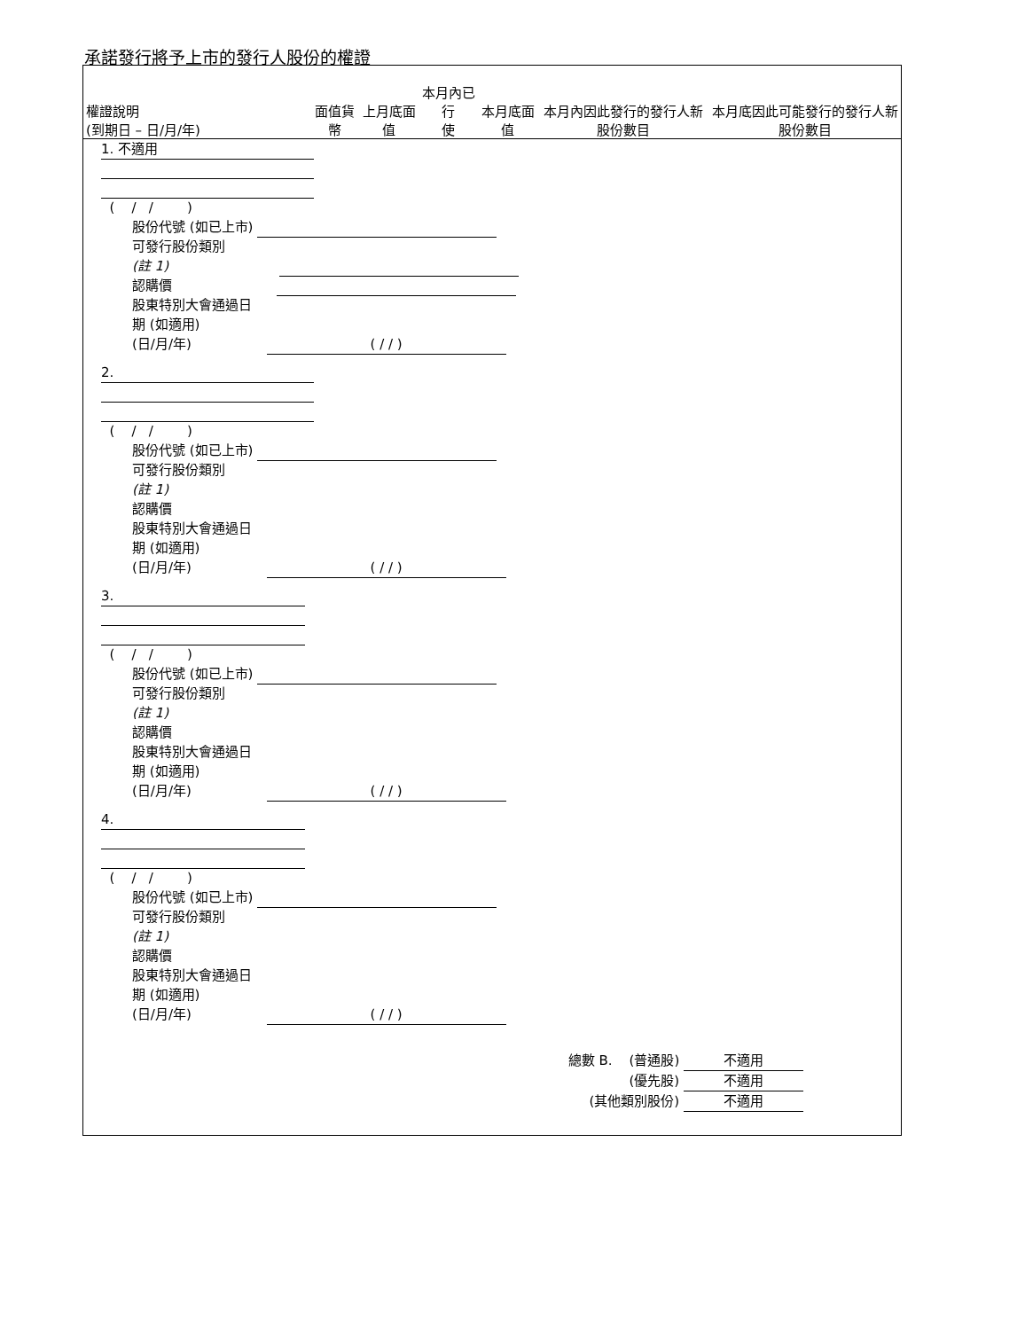承諾發行將予上市的發行人股份的權證
| 權證說明 (到期日 – 日/月/年) | 面值貨幣 | 上月底面值 | 本月內已行 使 | 本月底面值 | 本月內因此發行的發行人新股份數目 | 本月底因此可能發行的發行人新股份數目 |
| --- | --- | --- | --- | --- | --- | --- |
1. 不適用
( / / )
股份代號 (如已上市)
可發行股份類別
(註 1)
認購價
股東特別大會通過日
期 (如適用)
(日/月/年) ( / / )
2.
( / / )
股份代號 (如已上市)
可發行股份類別
(註 1)
認購價
股東特別大會通過日
期 (如適用)
(日/月/年) ( / / )
3.
( / / )
股份代號 (如已上市)
可發行股份類別
(註 1)
認購價
股東特別大會通過日
期 (如適用)
(日/月/年) ( / / )
4.
( / / )
股份代號 (如已上市)
可發行股份類別
(註 1)
認購價
股東特別大會通過日
期 (如適用)
(日/月/年) ( / / )
總數 B. (普通股) 不適用
(優先股) 不適用
(其他類別股份) 不適用